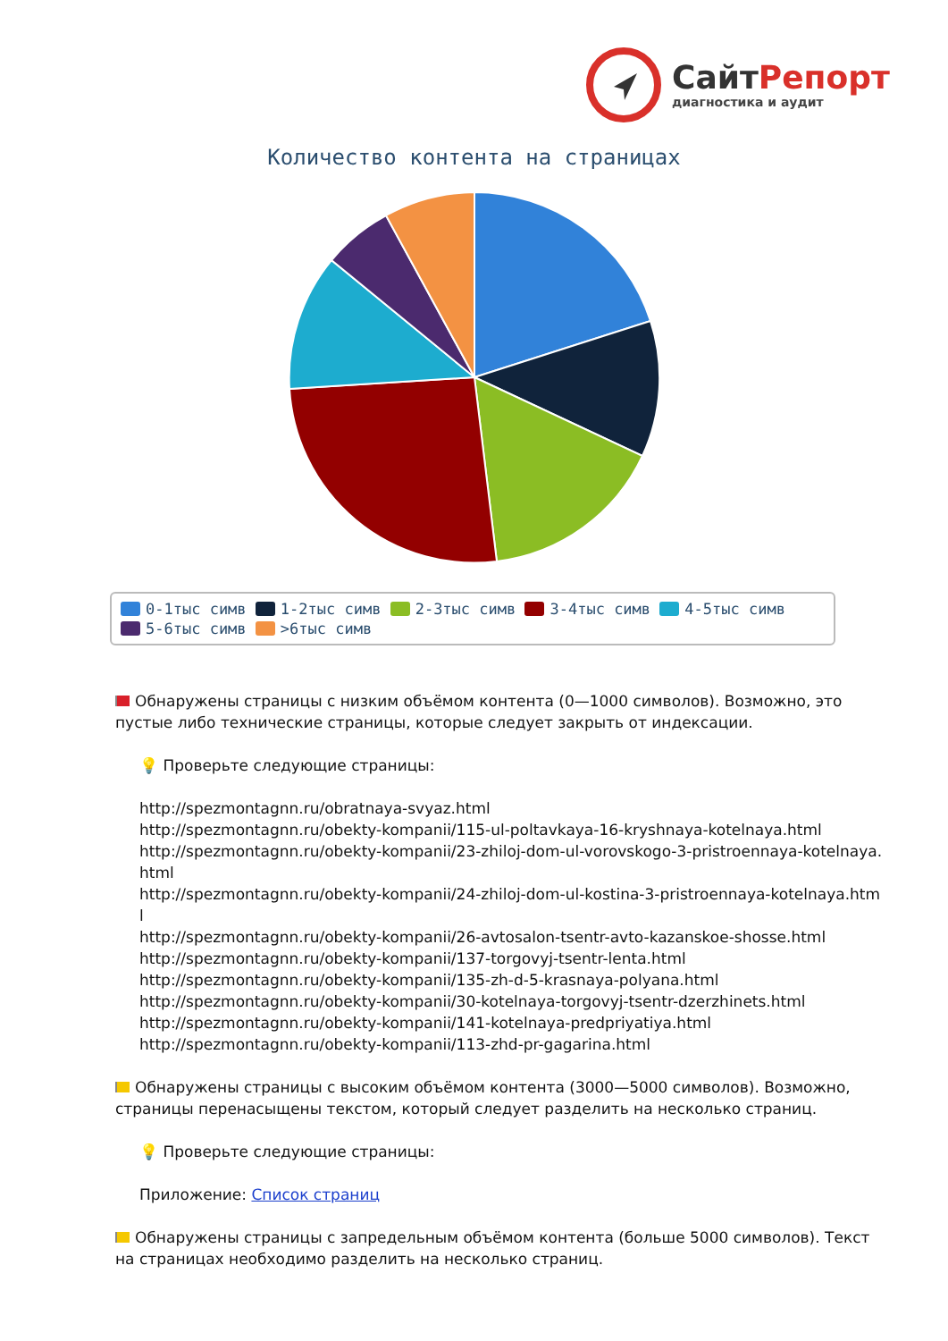СайтРепорт
диагностика и аудит
Количество контента на страницах
0-1тыс симв 1-2тыс симв 2-3тыс симв 3-4тыс симв 4-5тыс симв
5-6тыс симв >6тыс симв
Обнаружены страницы с низким объёмом контента (0—1000 символов). Возможно, это пустые либо технические страницы, которые следует закрыть от индексации.
💡 Проверьте следующие страницы:
http://spezmontagnn.ru/obratnaya-svyaz.html
http://spezmontagnn.ru/obekty-kompanii/115-ul-poltavkaya-16-kryshnaya-kotelnaya.html
http://spezmontagnn.ru/obekty-kompanii/23-zhiloj-dom-ul-vorovskogo-3-pristroennaya-kotelnaya.html
http://spezmontagnn.ru/obekty-kompanii/24-zhiloj-dom-ul-kostina-3-pristroennaya-kotelnaya.html
http://spezmontagnn.ru/obekty-kompanii/26-avtosalon-tsentr-avto-kazanskoe-shosse.html
http://spezmontagnn.ru/obekty-kompanii/137-torgovyj-tsentr-lenta.html
http://spezmontagnn.ru/obekty-kompanii/135-zh-d-5-krasnaya-polyana.html
http://spezmontagnn.ru/obekty-kompanii/30-kotelnaya-torgovyj-tsentr-dzerzhinets.html
http://spezmontagnn.ru/obekty-kompanii/141-kotelnaya-predpriyatiya.html
http://spezmontagnn.ru/obekty-kompanii/113-zhd-pr-gagarina.html
Обнаружены страницы с высоким объёмом контента (3000—5000 символов). Возможно, страницы перенасыщены текстом, который следует разделить на несколько страниц.
💡 Проверьте следующие страницы:
Приложение: Список страниц
Обнаружены страницы с запредельным объёмом контента (больше 5000 символов). Текст на страницах необходимо разделить на несколько страниц.